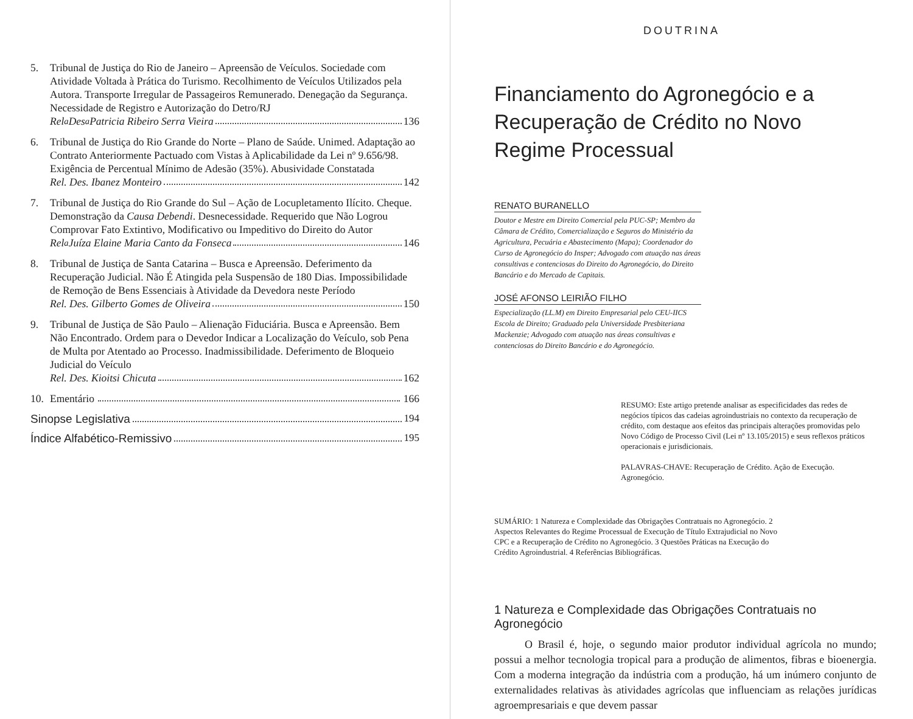5. Tribunal de Justiça do Rio de Janeiro – Apreensão de Veículos. Sociedade com Atividade Voltada à Prática do Turismo. Recolhimento de Veículos Utilizados pela Autora. Transporte Irregular de Passageiros Remunerado. Denegação da Segurança. Necessidade de Registro e Autorização do Detro/RJ
Rel<sup>a</sup> Des<sup>a</sup> Patricia Ribeiro Serra Vieira 136
6. Tribunal de Justiça do Rio Grande do Norte – Plano de Saúde. Unimed. Adaptação ao Contrato Anteriormente Pactuado com Vistas à Aplicabilidade da Lei nº 9.656/98. Exigência de Percentual Mínimo de Adesão (35%). Abusividade Constatada
Rel. Des. Ibanez Monteiro 142
7. Tribunal de Justiça do Rio Grande do Sul – Ação de Locupletamento Ilícito. Cheque. Demonstração da Causa Debendi. Desnecessidade. Requerido que Não Logrou Comprovar Fato Extintivo, Modificativo ou Impeditivo do Direito do Autor
Rel<sup>a</sup> Juíza Elaine Maria Canto da Fonseca 146
8. Tribunal de Justiça de Santa Catarina – Busca e Apreensão. Deferimento da Recuperação Judicial. Não É Atingida pela Suspensão de 180 Dias. Impossibilidade de Remoção de Bens Essenciais à Atividade da Devedora neste Período
Rel. Des. Gilberto Gomes de Oliveira 150
9. Tribunal de Justiça de São Paulo – Alienação Fiduciária. Busca e Apreensão. Bem Não Encontrado. Ordem para o Devedor Indicar a Localização do Veículo, sob Pena de Multa por Atentado ao Processo. Inadmissibilidade. Deferimento de Bloqueio Judicial do Veículo
Rel. Des. Kioitsi Chicuta 162
10. Ementário 166
Sinopse Legislativa 194
Índice Alfabético-Remissivo 195
DOUTRINA
Financiamento do Agronegócio e a Recuperação de Crédito no Novo Regime Processual
RENATO BURANELLO
Doutor e Mestre em Direito Comercial pela PUC-SP; Membro da Câmara de Crédito, Comercialização e Seguros do Ministério da Agricultura, Pecuária e Abastecimento (Mapa); Coordenador do Curso de Agronegócio do Insper; Advogado com atuação nas áreas consultivas e contenciosas do Direito do Agronegócio, do Direito Bancário e do Mercado de Capitais.
JOSÉ AFONSO LEIRIÃO FILHO
Especialização (LL.M) em Direito Empresarial pelo CEU-IICS Escola de Direito; Graduado pela Universidade Presbiteriana Mackenzie; Advogado com atuação nas áreas consultivas e contenciosas do Direito Bancário e do Agronegócio.
RESUMO: Este artigo pretende analisar as especificidades das redes de negócios típicos das cadeias agroindustriais no contexto da recuperação de crédito, com destaque aos efeitos das principais alterações promovidas pelo Novo Código de Processo Civil (Lei nº 13.105/2015) e seus reflexos práticos operacionais e jurisdicionais.
PALAVRAS-CHAVE: Recuperação de Crédito. Ação de Execução. Agronegócio.
SUMÁRIO: 1 Natureza e Complexidade das Obrigações Contratuais no Agronegócio. 2 Aspectos Relevantes do Regime Processual de Execução de Título Extrajudicial no Novo CPC e a Recuperação de Crédito no Agronegócio. 3 Questões Práticas na Execução do Crédito Agroindustrial. 4 Referências Bibliográficas.
1 Natureza e Complexidade das Obrigações Contratuais no Agronegócio
O Brasil é, hoje, o segundo maior produtor individual agrícola no mundo; possui a melhor tecnologia tropical para a produção de alimentos, fibras e bioenergia. Com a moderna integração da indústria com a produção, há um inúmero conjunto de externalidades relativas às atividades agrícolas que influenciam as relações jurídicas agroempresariais e que devem passar